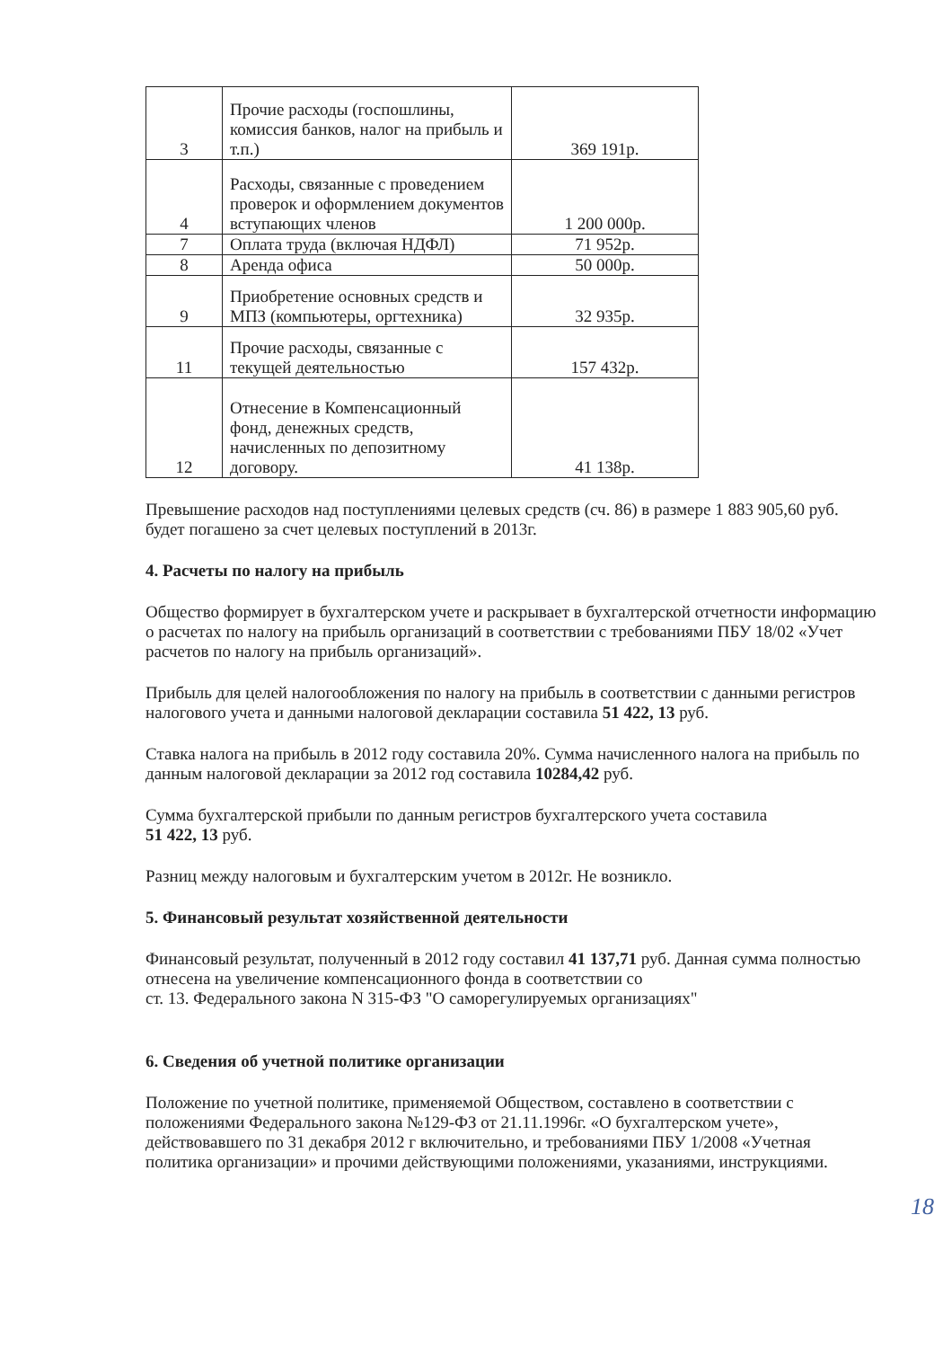| 3 | Прочие расходы (госпошлины, комиссия банков, налог на прибыль и т.п.) | 369 191р. |
| 4 | Расходы, связанные с проведением проверок и оформлением документов вступающих членов | 1 200 000р. |
| 7 | Оплата труда (включая НДФЛ) | 71 952р. |
| 8 | Аренда офиса | 50 000р. |
| 9 | Приобретение основных средств и МПЗ (компьютеры, оргтехника) | 32 935р. |
| 11 | Прочие расходы, связанные с текущей деятельностью | 157 432р. |
| 12 | Отнесение в Компенсационный фонд, денежных средств, начисленных по депозитному договору. | 41 138р. |
Превышение расходов над поступлениями целевых средств (сч. 86) в размере 1 883 905,60 руб. будет погашено за счет целевых поступлений в 2013г.
4. Расчеты по налогу на прибыль
Общество формирует в бухгалтерском учете и раскрывает в бухгалтерской отчетности информацию о расчетах по налогу на прибыль организаций в соответствии с требованиями ПБУ 18/02 «Учет расчетов по налогу на прибыль организаций».
Прибыль для целей налогообложения по налогу на прибыль в соответствии с данными регистров налогового учета и данными налоговой декларации составила 51 422, 13 руб.
Ставка налога на прибыль в 2012 году составила 20%. Сумма начисленного налога на прибыль по данным налоговой декларации за 2012 год составила 10284,42 руб.
Сумма бухгалтерской прибыли по данным регистров бухгалтерского учета составила
51 422, 13 руб.
Разниц между налоговым и бухгалтерским учетом в 2012г. Не возникло.
5. Финансовый результат хозяйственной деятельности
Финансовый результат, полученный в 2012 году составил 41 137,71 руб. Данная сумма полностью отнесена на увеличение компенсационного фонда в соответствии со
ст. 13. Федерального закона N 315-ФЗ "О саморегулируемых организациях"
6. Сведения об учетной политике организации
Положение по учетной политике, применяемой Обществом, составлено в соответствии с положениями Федерального закона №129-ФЗ от 21.11.1996г. «О бухгалтерском учете», действовавшего по 31 декабря 2012 г включительно, и требованиями ПБУ 1/2008 «Учетная политика организации» и прочими действующими положениями, указаниями, инструкциями.
18